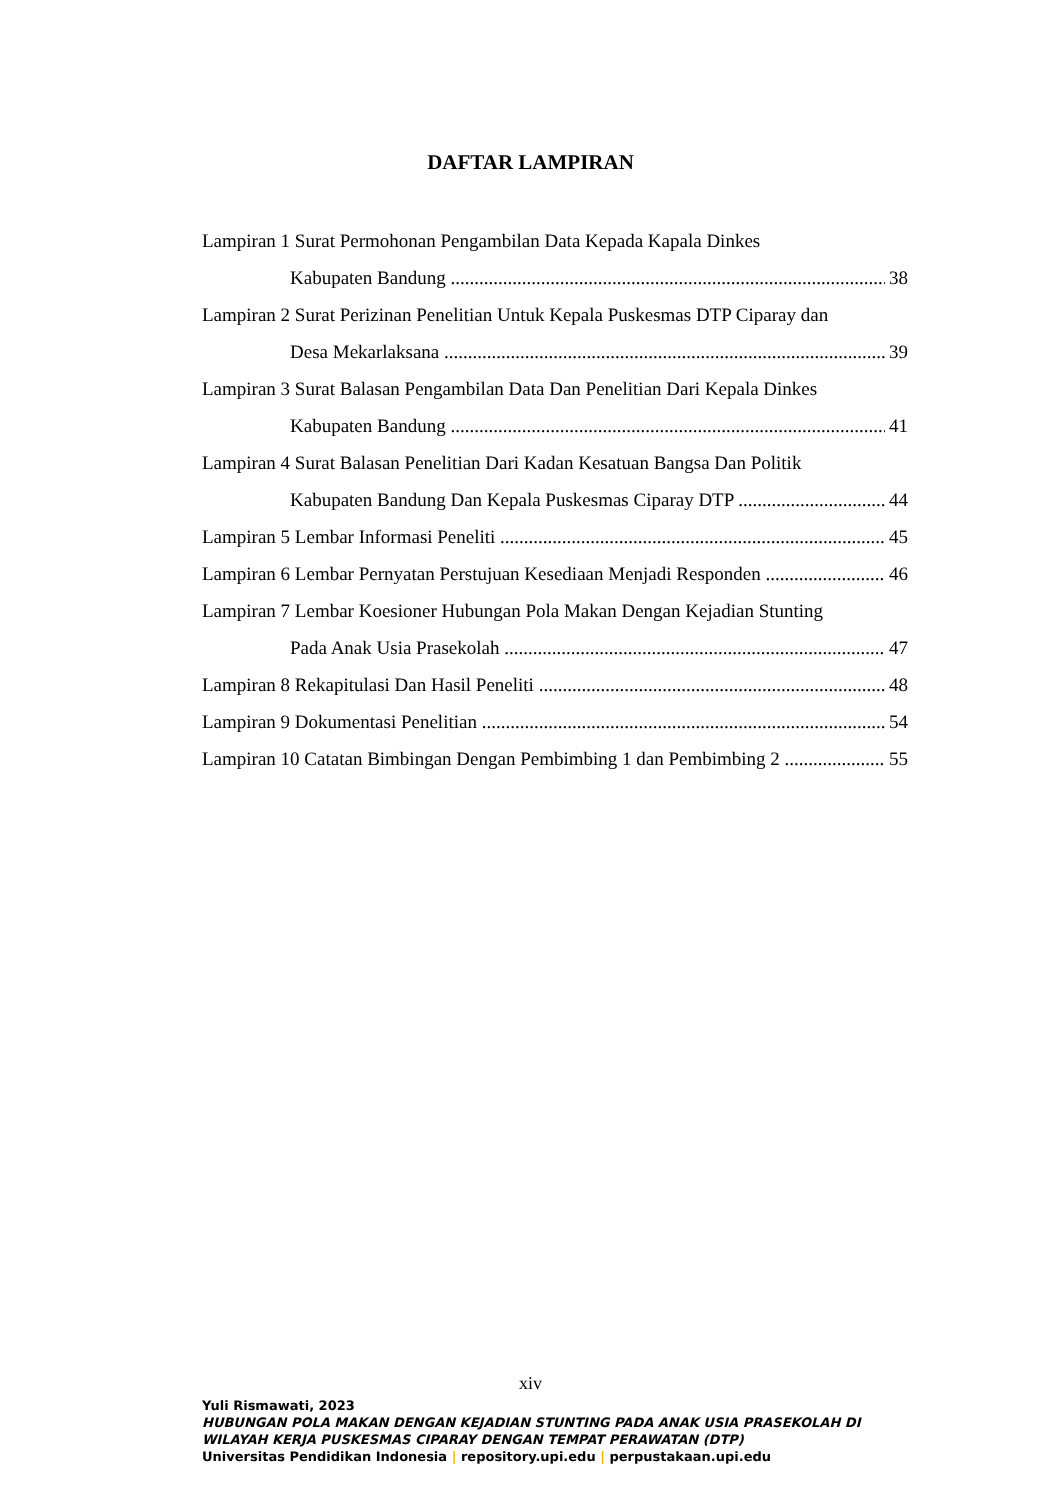DAFTAR LAMPIRAN
Lampiran 1 Surat Permohonan Pengambilan Data Kepada Kapala Dinkes
Kabupaten Bandung 38
Lampiran 2 Surat Perizinan Penelitian Untuk Kepala Puskesmas DTP Ciparay dan
Desa Mekarlaksana 39
Lampiran 3 Surat Balasan Pengambilan Data Dan Penelitian Dari Kepala Dinkes
Kabupaten Bandung 41
Lampiran 4 Surat Balasan Penelitian Dari Kadan Kesatuan Bangsa Dan Politik
Kabupaten Bandung Dan Kepala Puskesmas Ciparay DTP 44
Lampiran 5 Lembar Informasi Peneliti 45
Lampiran 6 Lembar Pernyatan Perstujuan Kesediaan Menjadi Responden 46
Lampiran 7 Lembar Koesioner Hubungan Pola Makan Dengan Kejadian Stunting
Pada Anak Usia Prasekolah 47
Lampiran 8 Rekapitulasi Dan Hasil Peneliti 48
Lampiran 9 Dokumentasi Penelitian 54
Lampiran 10 Catatan Bimbingan Dengan Pembimbing 1 dan Pembimbing 2 55
xiv
Yuli Rismawati, 2023
HUBUNGAN POLA MAKAN DENGAN KEJADIAN STUNTING PADA ANAK USIA PRASEKOLAH DI WILAYAH KERJA PUSKESMAS CIPARAY DENGAN TEMPAT PERAWATAN (DTP)
Universitas Pendidikan Indonesia | repository.upi.edu | perpustakaan.upi.edu